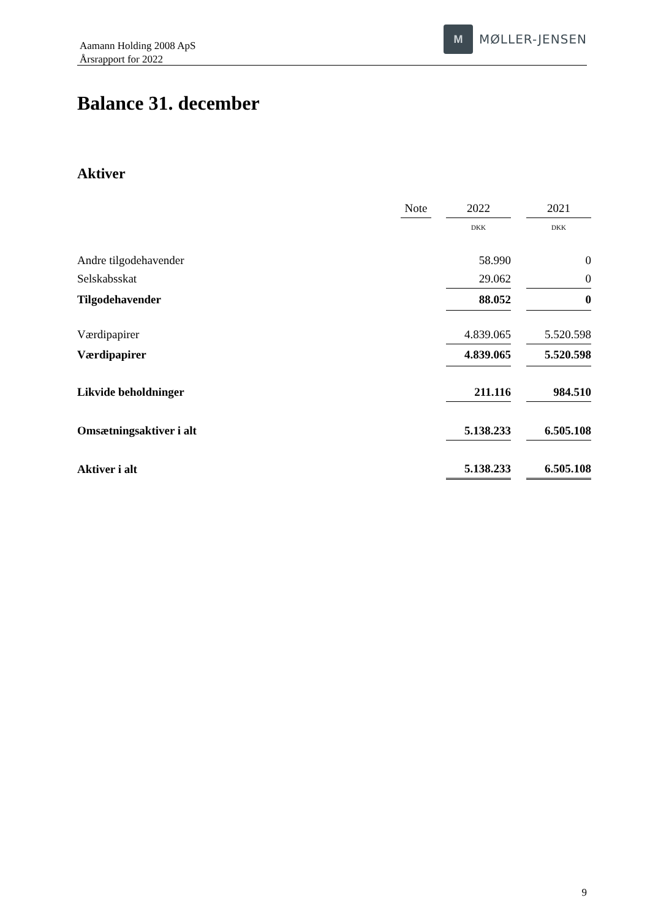Aamann Holding 2008 ApS
Årsrapport for 2022
M
MØLLER-JENSEN
Balance 31. december
Aktiver
| | Note | | 2022 | | 2021 |
| --- | --- | --- | --- | --- | --- |
| | | | DKK | | DKK |
| Andre tilgodehavender | | | 58.990 | | 0 |
| Selskabsskat | | | 29.062 | | 0 |
| Tilgodehavender | | | 88.052 | | 0 |
| Værdipapirer | | | 4.839.065 | | 5.520.598 |
| Værdipapirer | | | 4.839.065 | | 5.520.598 |
| Likvide beholdninger | | | 211.116 | | 984.510 |
| Omsætningsaktiver i alt | | | 5.138.233 | | 6.505.108 |
| Aktiver i alt | | | 5.138.233 | | 6.505.108 |
9